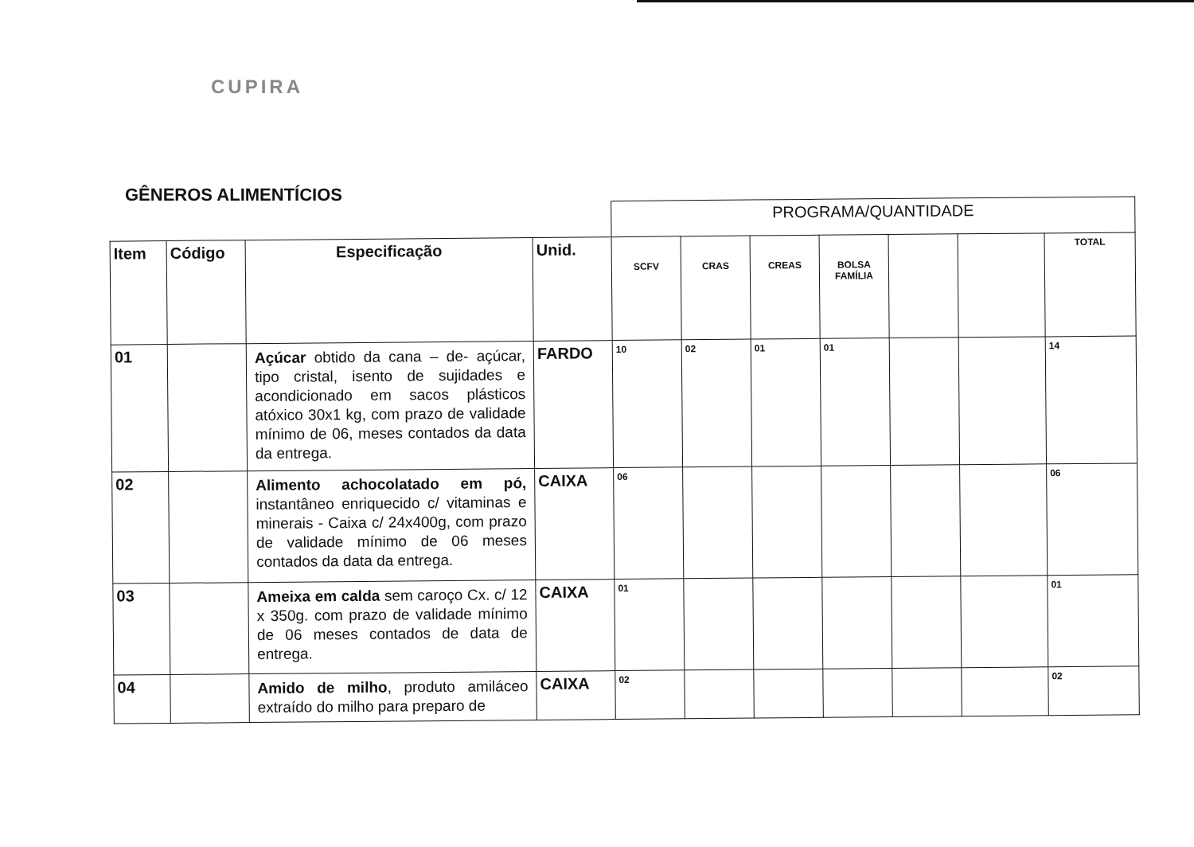CUPIRA
GÊNEROS ALIMENTÍCIOS
| | | | | PROGRAMA/QUANTIDADE | | | | | | |
| Item | Código | Especificação | Unid. | SCFV | CRAS | CREAS | BOLSA FAMÍLIA | | | TOTAL |
| 01 | | Açúcar obtido da cana – de- açúcar, tipo cristal, isento de sujidades e acondicionado em sacos plásticos atóxico 30x1 kg, com prazo de validade mínimo de 06, meses contados da data da entrega. | FARDO | 10 | 02 | 01 | 01 | | | 14 |
| 02 | | Alimento achocolatado em pó, instantâneo enriquecido c/ vitaminas e minerais - Caixa c/ 24x400g, com prazo de validade mínimo de 06 meses contados da data da entrega. | CAIXA | 06 | | | | | | 06 |
| 03 | | Ameixa em calda sem caroço Cx. c/ 12 x 350g. com prazo de validade mínimo de 06 meses contados de data de entrega. | CAIXA | 01 | | | | | | 01 |
| 04 | | Amido de milho , produto amiláceo extraído do milho para preparo de | CAIXA | 02 | | | | | | 02 |